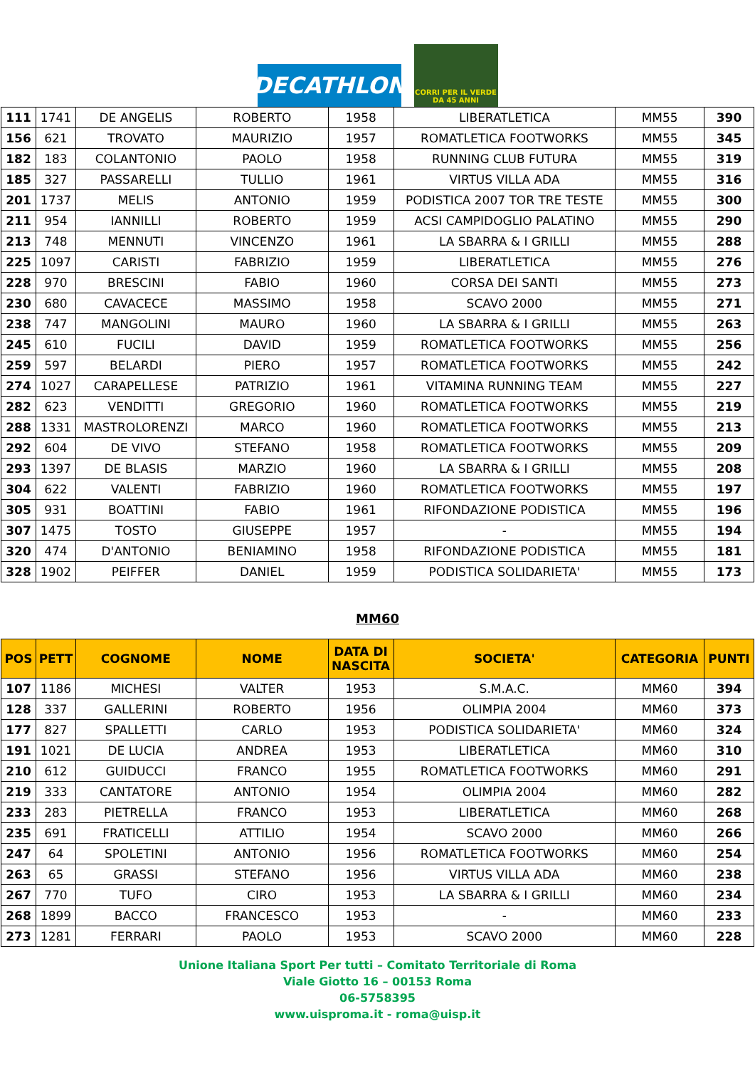DECATHLON
CORRI PER IL VERDE
DA 45 ANNI
| 111 | 1741 | DE ANGELIS | ROBERTO | 1958 | LIBERATLETICA | MM55 | 390 |
| 156 | 621 | TROVATO | MAURIZIO | 1957 | ROMATLETICA FOOTWORKS | MM55 | 345 |
| 182 | 183 | COLANTONIO | PAOLO | 1958 | RUNNING CLUB FUTURA | MM55 | 319 |
| 185 | 327 | PASSARELLI | TULLIO | 1961 | VIRTUS VILLA ADA | MM55 | 316 |
| 201 | 1737 | MELIS | ANTONIO | 1959 | PODISTICA 2007 TOR TRE TESTE | MM55 | 300 |
| 211 | 954 | IANNILLI | ROBERTO | 1959 | ACSI CAMPIDOGLIO PALATINO | MM55 | 290 |
| 213 | 748 | MENNUTI | VINCENZO | 1961 | LA SBARRA & I GRILLI | MM55 | 288 |
| 225 | 1097 | CARISTI | FABRIZIO | 1959 | LIBERATLETICA | MM55 | 276 |
| 228 | 970 | BRESCINI | FABIO | 1960 | CORSA DEI SANTI | MM55 | 273 |
| 230 | 680 | CAVACECE | MASSIMO | 1958 | SCAVO 2000 | MM55 | 271 |
| 238 | 747 | MANGOLINI | MAURO | 1960 | LA SBARRA & I GRILLI | MM55 | 263 |
| 245 | 610 | FUCILI | DAVID | 1959 | ROMATLETICA FOOTWORKS | MM55 | 256 |
| 259 | 597 | BELARDI | PIERO | 1957 | ROMATLETICA FOOTWORKS | MM55 | 242 |
| 274 | 1027 | CARAPELLESE | PATRIZIO | 1961 | VITAMINA RUNNING TEAM | MM55 | 227 |
| 282 | 623 | VENDITTI | GREGORIO | 1960 | ROMATLETICA FOOTWORKS | MM55 | 219 |
| 288 | 1331 | MASTROLORENZI | MARCO | 1960 | ROMATLETICA FOOTWORKS | MM55 | 213 |
| 292 | 604 | DE VIVO | STEFANO | 1958 | ROMATLETICA FOOTWORKS | MM55 | 209 |
| 293 | 1397 | DE BLASIS | MARZIO | 1960 | LA SBARRA & I GRILLI | MM55 | 208 |
| 304 | 622 | VALENTI | FABRIZIO | 1960 | ROMATLETICA FOOTWORKS | MM55 | 197 |
| 305 | 931 | BOATTINI | FABIO | 1961 | RIFONDAZIONE PODISTICA | MM55 | 196 |
| 307 | 1475 | TOSTO | GIUSEPPE | 1957 | - | MM55 | 194 |
| 320 | 474 | D'ANTONIO | BENIAMINO | 1958 | RIFONDAZIONE PODISTICA | MM55 | 181 |
| 328 | 1902 | PEIFFER | DANIEL | 1959 | PODISTICA SOLIDARIETA' | MM55 | 173 |
MM60
| POS | PETT | COGNOME | NOME | DATA DI NASCITA | SOCIETA' | CATEGORIA | PUNTI |
| --- | --- | --- | --- | --- | --- | --- | --- |
| 107 | 1186 | MICHESI | VALTER | 1953 | S.M.A.C. | MM60 | 394 |
| 128 | 337 | GALLERINI | ROBERTO | 1956 | OLIMPIA 2004 | MM60 | 373 |
| 177 | 827 | SPALLETTI | CARLO | 1953 | PODISTICA SOLIDARIETA' | MM60 | 324 |
| 191 | 1021 | DE LUCIA | ANDREA | 1953 | LIBERATLETICA | MM60 | 310 |
| 210 | 612 | GUIDUCCI | FRANCO | 1955 | ROMATLETICA FOOTWORKS | MM60 | 291 |
| 219 | 333 | CANTATORE | ANTONIO | 1954 | OLIMPIA 2004 | MM60 | 282 |
| 233 | 283 | PIETRELLA | FRANCO | 1953 | LIBERATLETICA | MM60 | 268 |
| 235 | 691 | FRATICELLI | ATTILIO | 1954 | SCAVO 2000 | MM60 | 266 |
| 247 | 64 | SPOLETINI | ANTONIO | 1956 | ROMATLETICA FOOTWORKS | MM60 | 254 |
| 263 | 65 | GRASSI | STEFANO | 1956 | VIRTUS VILLA ADA | MM60 | 238 |
| 267 | 770 | TUFO | CIRO | 1953 | LA SBARRA & I GRILLI | MM60 | 234 |
| 268 | 1899 | BACCO | FRANCESCO | 1953 | - | MM60 | 233 |
| 273 | 1281 | FERRARI | PAOLO | 1953 | SCAVO 2000 | MM60 | 228 |
Unione Italiana Sport Per tutti – Comitato Territoriale di Roma
Viale Giotto 16 – 00153 Roma
06-5758395
www.uisproma.it - roma@uisp.it